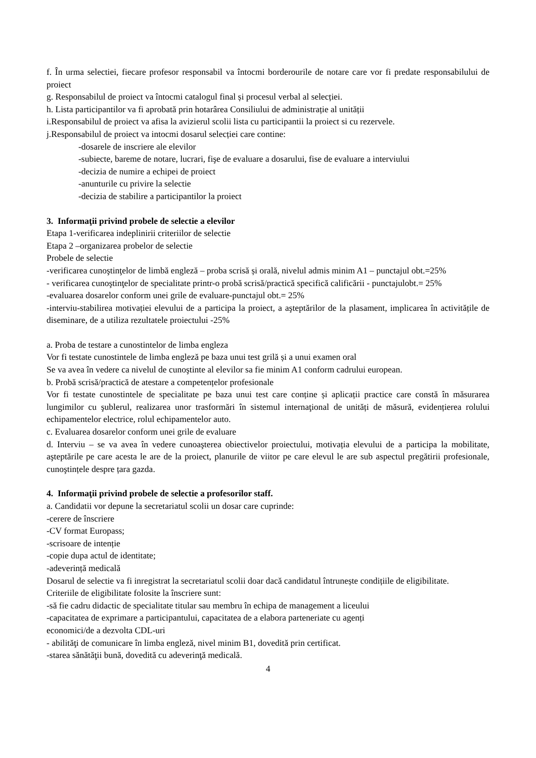f. În urma selectiei, fiecare profesor responsabil va întocmi borderourile de notare care vor fi predate responsabilului de proiect
g. Responsabilul de proiect va întocmi catalogul final și procesul verbal al selecției.
h. Lista participantilor va fi aprobată prin hotarârea Consiliului de administrație al unității
i.Responsabilul de proiect va afisa la avizierul scolii lista cu participantii la proiect si cu rezervele.
j.Responsabilul de proiect va intocmi dosarul selecției care contine:
-dosarele de inscriere ale elevilor
-subiecte, bareme de notare, lucrari, fişe de evaluare a dosarului, fise de evaluare a interviului
-decizia de numire a echipei de proiect
-anunturile cu privire la selectie
-decizia de stabilire a participantilor la proiect
3. Informaţii privind probele de selectie a elevilor
Etapa 1-verificarea indeplinirii criteriilor de selectie
Etapa 2 –organizarea probelor de selectie
Probele de selectie
-verificarea cunoştinţelor de limbă engleză – proba scrisă și orală, nivelul admis minim A1 – punctajul obt.=25%
- verificarea cunoştinţelor de specialitate printr-o probă scrisă/practică specifică calificării - punctajulobt.= 25%
-evaluarea dosarelor conform unei grile de evaluare-punctajul obt.= 25%
-interviu-stabilirea motivației elevului de a participa la proiect, a aşteptărilor de la plasament, implicarea în activitățile de diseminare, de a utiliza rezultatele proiectului -25%
a. Proba de testare a cunostintelor de limba engleza
Vor fi testate cunostintele de limba engleză pe baza unui test grilă și a unui examen oral
Se va avea în vedere ca nivelul de cunoştinte al elevilor sa fie minim A1 conform cadrului european.
b. Probă scrisă/practică de atestare a competențelor profesionale
Vor fi testate cunostintele de specialitate pe baza unui test care conține și aplicații practice care constă în măsurarea lungimilor cu şublerul, realizarea unor trasformări în sistemul internaţional de unități de măsură, evidențierea rolului echipamentelor electrice, rolul echipamentelor auto.
c. Evaluarea dosarelor conform unei grile de evaluare
d. Interviu – se va avea în vedere cunoaşterea obiectivelor proiectului, motivația elevului de a participa la mobilitate, aşteptările pe care acesta le are de la proiect, planurile de viitor pe care elevul le are sub aspectul pregătirii profesionale, cunoştințele despre țara gazda.
4. Informaţii privind probele de selectie a profesorilor staff.
a. Candidatii vor depune la secretariatul scolii un dosar care cuprinde:
-cerere de înscriere
-CV format Europass;
-scrisoare de intenție
-copie dupa actul de identitate;
-adeverință medicală
Dosarul de selectie va fi inregistrat la secretariatul scolii doar dacă candidatul întrunește condițiile de eligibilitate.
Criteriile de eligibilitate folosite la înscriere sunt:
-să fie cadru didactic de specialitate titular sau membru în echipa de management a liceului
-capacitatea de exprimare a participantului, capacitatea de a elabora parteneriate cu agenți
economici/de a dezvolta CDL-uri
- abilităţi de comunicare în limba engleză, nivel minim B1, dovedită prin certificat.
-starea sănătăţii bună, dovedită cu adeverinţă medicală.
4